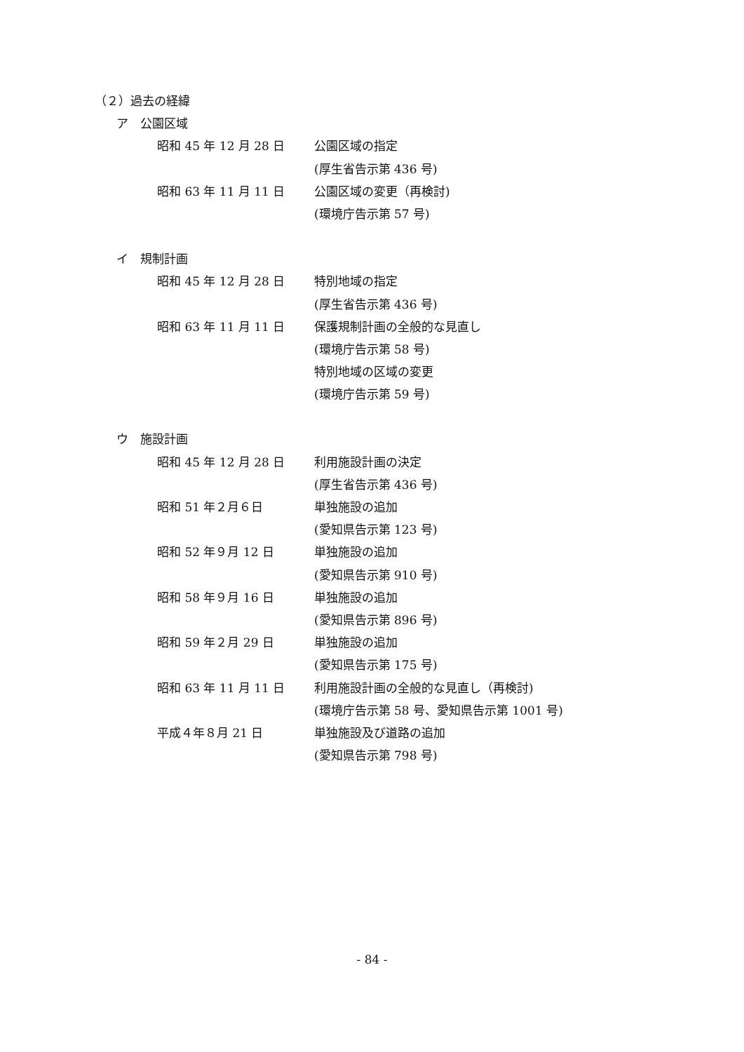（２）過去の経緯
ア　公園区域
昭和 45 年 12 月 28 日 公園区域の指定
(厚生省告示第 436 号)
昭和 63 年 11 月 11 日 公園区域の変更（再検討)
(環境庁告示第 57 号)
イ　規制計画
昭和 45 年 12 月 28 日 特別地域の指定
(厚生省告示第 436 号)
昭和 63 年 11 月 11 日 保護規制計画の全般的な見直し
(環境庁告示第 58 号)
特別地域の区域の変更
(環境庁告示第 59 号)
ウ　施設計画
昭和 45 年 12 月 28 日 利用施設計画の決定
(厚生省告示第 436 号)
昭和 51 年２月６日 単独施設の追加
(愛知県告示第 123 号)
昭和 52 年９月 12 日 単独施設の追加
(愛知県告示第 910 号)
昭和 58 年９月 16 日 単独施設の追加
(愛知県告示第 896 号)
昭和 59 年２月 29 日 単独施設の追加
(愛知県告示第 175 号)
昭和 63 年 11 月 11 日 利用施設計画の全般的な見直し（再検討)
(環境庁告示第 58 号、愛知県告示第 1001 号)
平成４年８月 21 日 単独施設及び道路の追加
(愛知県告示第 798 号)
- 84 -